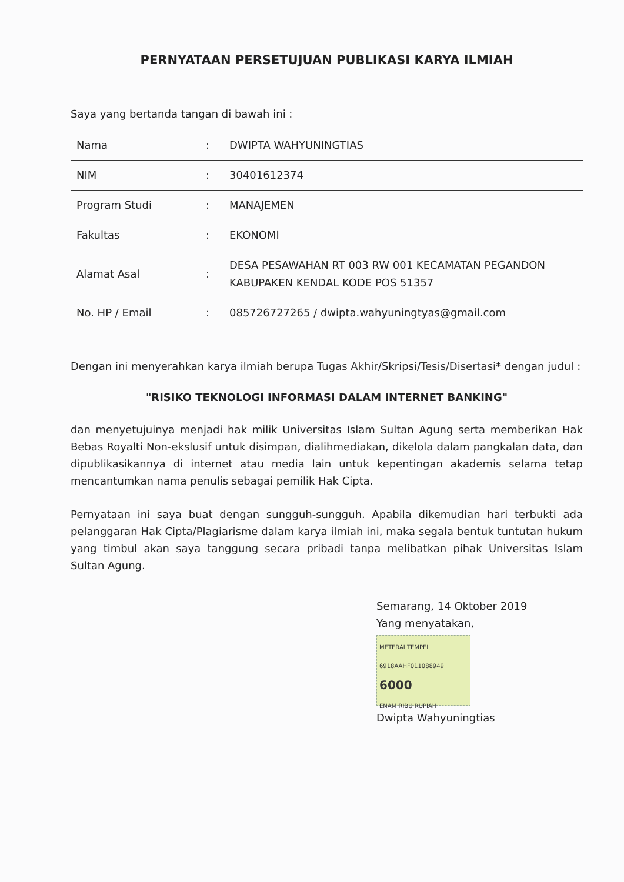PERNYATAAN PERSETUJUAN PUBLIKASI KARYA ILMIAH
Saya yang bertanda tangan di bawah ini :
| Nama | : | DWIPTA WAHYUNINGTIAS |
| NIM | : | 30401612374 |
| Program Studi | : | MANAJEMEN |
| Fakultas | : | EKONOMI |
| Alamat Asal | : | DESA PESAWAHAN RT 003 RW 001 KECAMATAN PEGANDON KABUPAKEN KENDAL KODE POS 51357 |
| No. HP / Email | : | 085726727265 / dwipta.wahyuningtyas@gmail.com |
Dengan ini menyerahkan karya ilmiah berupa Tugas Akhir/Skripsi/Tesis/Disertasi* dengan judul :
"RISIKO TEKNOLOGI INFORMASI DALAM INTERNET BANKING"
dan menyetujuinya menjadi hak milik Universitas Islam Sultan Agung serta memberikan Hak Bebas Royalti Non-ekslusif untuk disimpan, dialihmediakan, dikelola dalam pangkalan data, dan dipublikasikannya di internet atau media lain untuk kepentingan akademis selama tetap mencantumkan nama penulis sebagai pemilik Hak Cipta.
Pernyataan ini saya buat dengan sungguh-sungguh. Apabila dikemudian hari terbukti ada pelanggaran Hak Cipta/Plagiarisme dalam karya ilmiah ini, maka segala bentuk tuntutan hukum yang timbul akan saya tanggung secara pribadi tanpa melibatkan pihak Universitas Islam Sultan Agung.
Semarang, 14 Oktober 2019
Yang menyatakan,
METERAI TEMPEL
6918AAHF011088949
6000
ENAM RIBU RUPIAH
Dwipta Wahyuningtias